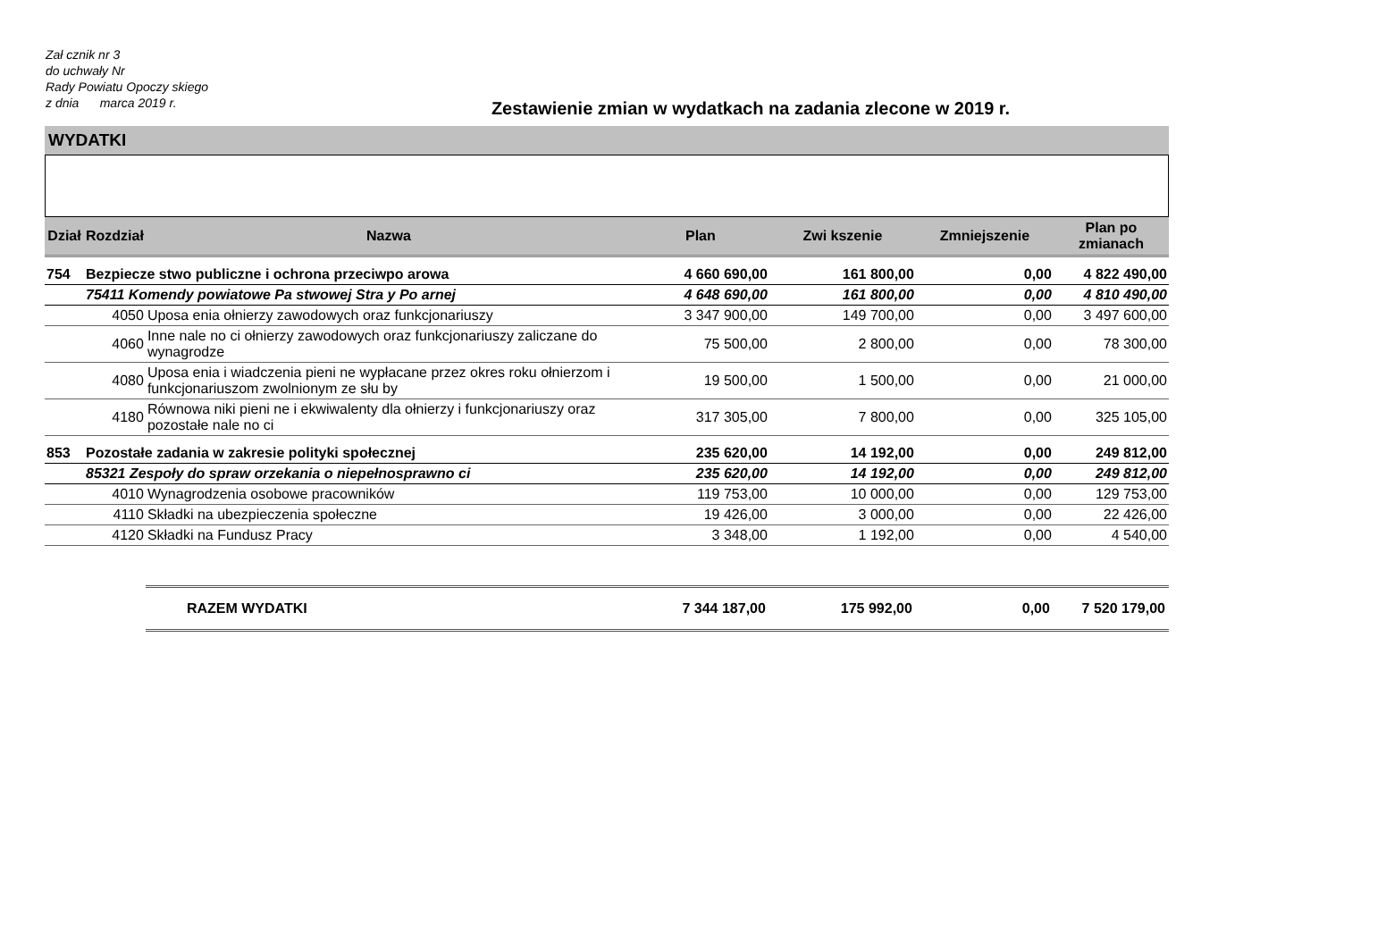Zał cznik nr 3
do uchwały Nr
Rady Powiatu Opoczy skiego
z dnia marca 2019 r.
Zestawienie zmian w wydatkach na zadania zlecone w 2019 r.
WYDATKI
| Dział | Rozdział | Nazwa | Plan | Zwi kszenie | Zmniejszenie | Plan po zmianach |
| --- | --- | --- | --- | --- | --- | --- |
| 754 | Bezpiecze stwo publiczne i ochrona przeciwpo arowa | | 4 660 690,00 | 161 800,00 | 0,00 | 4 822 490,00 |
| | 75411 Komendy powiatowe Pa stwowej Stra y Po arnej | | 4 648 690,00 | 161 800,00 | 0,00 | 4 810 490,00 |
| | 4050 | Uposa enia ołnierzy zawodowych oraz funkcjonariuszy | 3 347 900,00 | 149 700,00 | 0,00 | 3 497 600,00 |
| | 4060 | Inne nale no ci ołnierzy zawodowych oraz funkcjonariuszy zaliczane do wynagrodze | 75 500,00 | 2 800,00 | 0,00 | 78 300,00 |
| | 4080 | Uposa enia i wiadczenia pieni ne wypłacane przez okres roku ołnierzom i funkcjonariuszom zwolnionym ze słu by | 19 500,00 | 1 500,00 | 0,00 | 21 000,00 |
| | 4180 | Równowa niki pieni ne i ekwiwalenty dla ołnierzy i funkcjonariuszy oraz pozostałe nale no ci | 317 305,00 | 7 800,00 | 0,00 | 325 105,00 |
| 853 | Pozostałe zadania w zakresie polityki społecznej | | 235 620,00 | 14 192,00 | 0,00 | 249 812,00 |
| | 85321 Zespoły do spraw orzekania o niepełnosprawno ci | | 235 620,00 | 14 192,00 | 0,00 | 249 812,00 |
| | 4010 | Wynagrodzenia osobowe pracowników | 119 753,00 | 10 000,00 | 0,00 | 129 753,00 |
| | 4110 | Składki na ubezpieczenia społeczne | 19 426,00 | 3 000,00 | 0,00 | 22 426,00 |
| | 4120 | Składki na Fundusz Pracy | 3 348,00 | 1 192,00 | 0,00 | 4 540,00 |
| | | RAZEM WYDATKI | 7 344 187,00 | 175 992,00 | 0,00 | 7 520 179,00 |